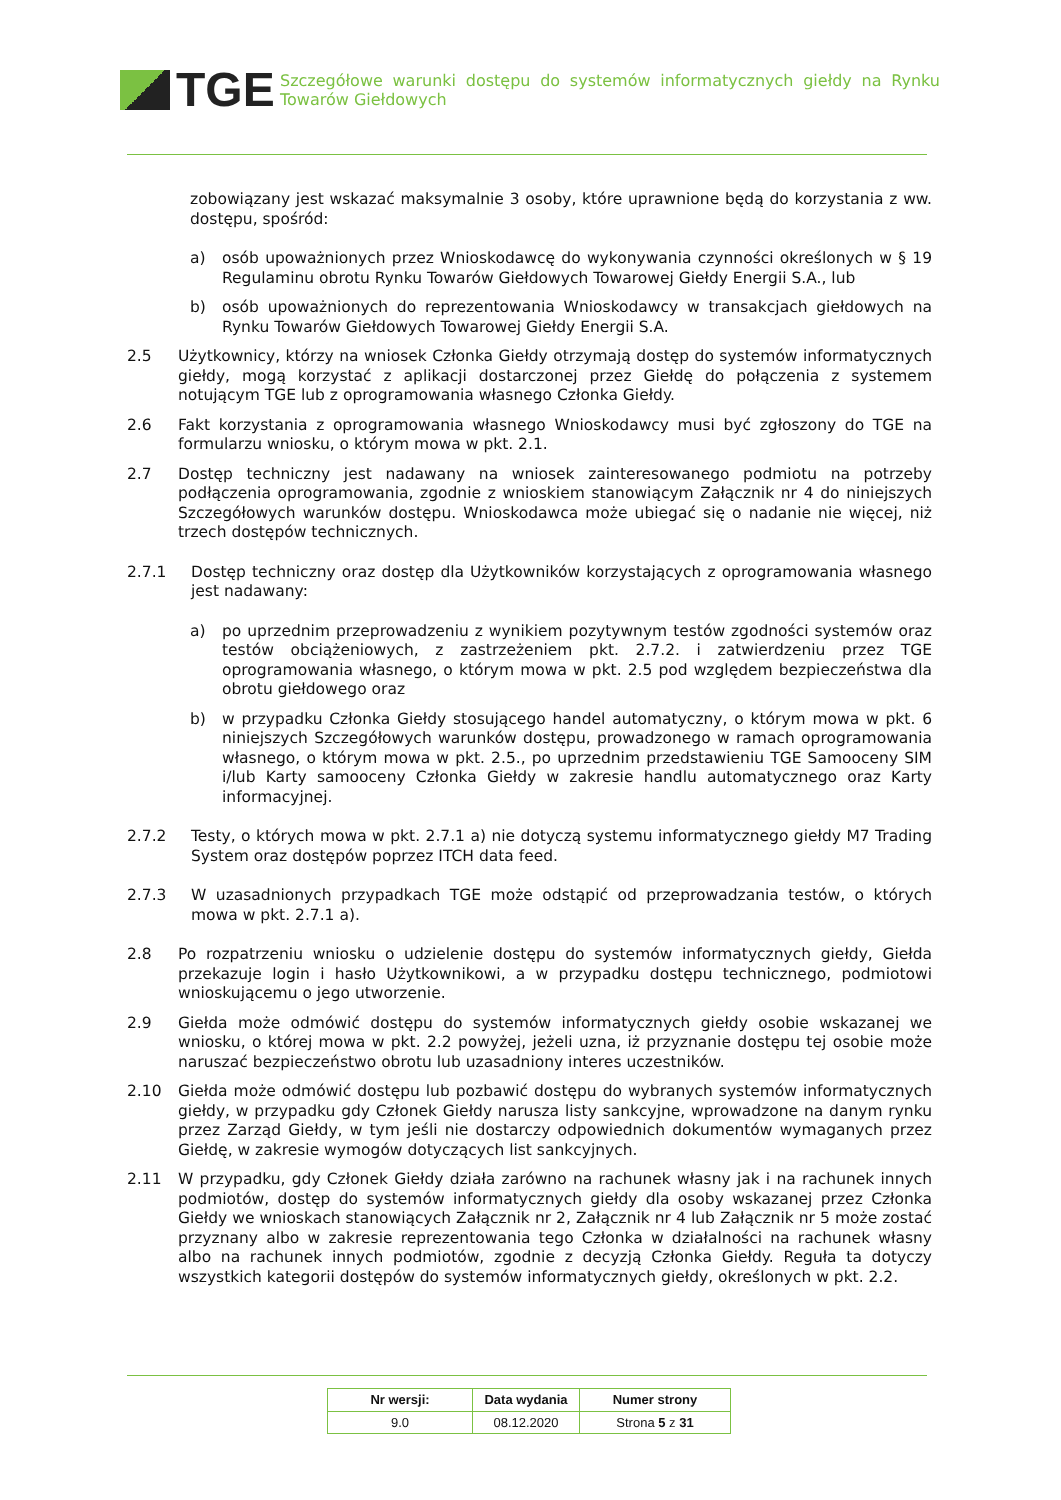TGE
Szczegółowe warunki dostępu do systemów informatycznych giełdy na Rynku Towarów Giełdowych
zobowiązany jest wskazać maksymalnie 3 osoby, które uprawnione będą do korzystania z ww. dostępu, spośród:
a) osób upoważnionych przez Wnioskodawcę do wykonywania czynności określonych w § 19 Regulaminu obrotu Rynku Towarów Giełdowych Towarowej Giełdy Energii S.A., lub
b) osób upoważnionych do reprezentowania Wnioskodawcy w transakcjach giełdowych na Rynku Towarów Giełdowych Towarowej Giełdy Energii S.A.
2.5 Użytkownicy, którzy na wniosek Członka Giełdy otrzymają dostęp do systemów informatycznych giełdy, mogą korzystać z aplikacji dostarczonej przez Giełdę do połączenia z systemem notującym TGE lub z oprogramowania własnego Członka Giełdy.
2.6 Fakt korzystania z oprogramowania własnego Wnioskodawcy musi być zgłoszony do TGE na formularzu wniosku, o którym mowa w pkt. 2.1.
2.7 Dostęp techniczny jest nadawany na wniosek zainteresowanego podmiotu na potrzeby podłączenia oprogramowania, zgodnie z wnioskiem stanowiącym Załącznik nr 4 do niniejszych Szczegółowych warunków dostępu. Wnioskodawca może ubiegać się o nadanie nie więcej, niż trzech dostępów technicznych.
2.7.1 Dostęp techniczny oraz dostęp dla Użytkowników korzystających z oprogramowania własnego jest nadawany:
a) po uprzednim przeprowadzeniu z wynikiem pozytywnym testów zgodności systemów oraz testów obciążeniowych, z zastrzeżeniem pkt. 2.7.2. i zatwierdzeniu przez TGE oprogramowania własnego, o którym mowa w pkt. 2.5 pod względem bezpieczeństwa dla obrotu giełdowego oraz
b) w przypadku Członka Giełdy stosującego handel automatyczny, o którym mowa w pkt. 6 niniejszych Szczegółowych warunków dostępu, prowadzonego w ramach oprogramowania własnego, o którym mowa w pkt. 2.5., po uprzednim przedstawieniu TGE Samooceny SIM i/lub Karty samooceny Członka Giełdy w zakresie handlu automatycznego oraz Karty informacyjnej.
2.7.2 Testy, o których mowa w pkt. 2.7.1 a) nie dotyczą systemu informatycznego giełdy M7 Trading System oraz dostępów poprzez ITCH data feed.
2.7.3 W uzasadnionych przypadkach TGE może odstąpić od przeprowadzania testów, o których mowa w pkt. 2.7.1 a).
2.8 Po rozpatrzeniu wniosku o udzielenie dostępu do systemów informatycznych giełdy, Giełda przekazuje login i hasło Użytkownikowi, a w przypadku dostępu technicznego, podmiotowi wnioskującemu o jego utworzenie.
2.9 Giełda może odmówić dostępu do systemów informatycznych giełdy osobie wskazanej we wniosku, o której mowa w pkt. 2.2 powyżej, jeżeli uzna, iż przyznanie dostępu tej osobie może naruszać bezpieczeństwo obrotu lub uzasadniony interes uczestników.
2.10 Giełda może odmówić dostępu lub pozbawić dostępu do wybranych systemów informatycznych giełdy, w przypadku gdy Członek Giełdy narusza listy sankcyjne, wprowadzone na danym rynku przez Zarząd Giełdy, w tym jeśli nie dostarczy odpowiednich dokumentów wymaganych przez Giełdę, w zakresie wymogów dotyczących list sankcyjnych.
2.11 W przypadku, gdy Członek Giełdy działa zarówno na rachunek własny jak i na rachunek innych podmiotów, dostęp do systemów informatycznych giełdy dla osoby wskazanej przez Członka Giełdy we wnioskach stanowiących Załącznik nr 2, Załącznik nr 4 lub Załącznik nr 5 może zostać przyznany albo w zakresie reprezentowania tego Członka w działalności na rachunek własny albo na rachunek innych podmiotów, zgodnie z decyzją Członka Giełdy. Reguła ta dotyczy wszystkich kategorii dostępów do systemów informatycznych giełdy, określonych w pkt. 2.2.
| Nr wersji: | Data wydania | Numer strony |
| --- | --- | --- |
| 9.0 | 08.12.2020 | Strona 5 z 31 |